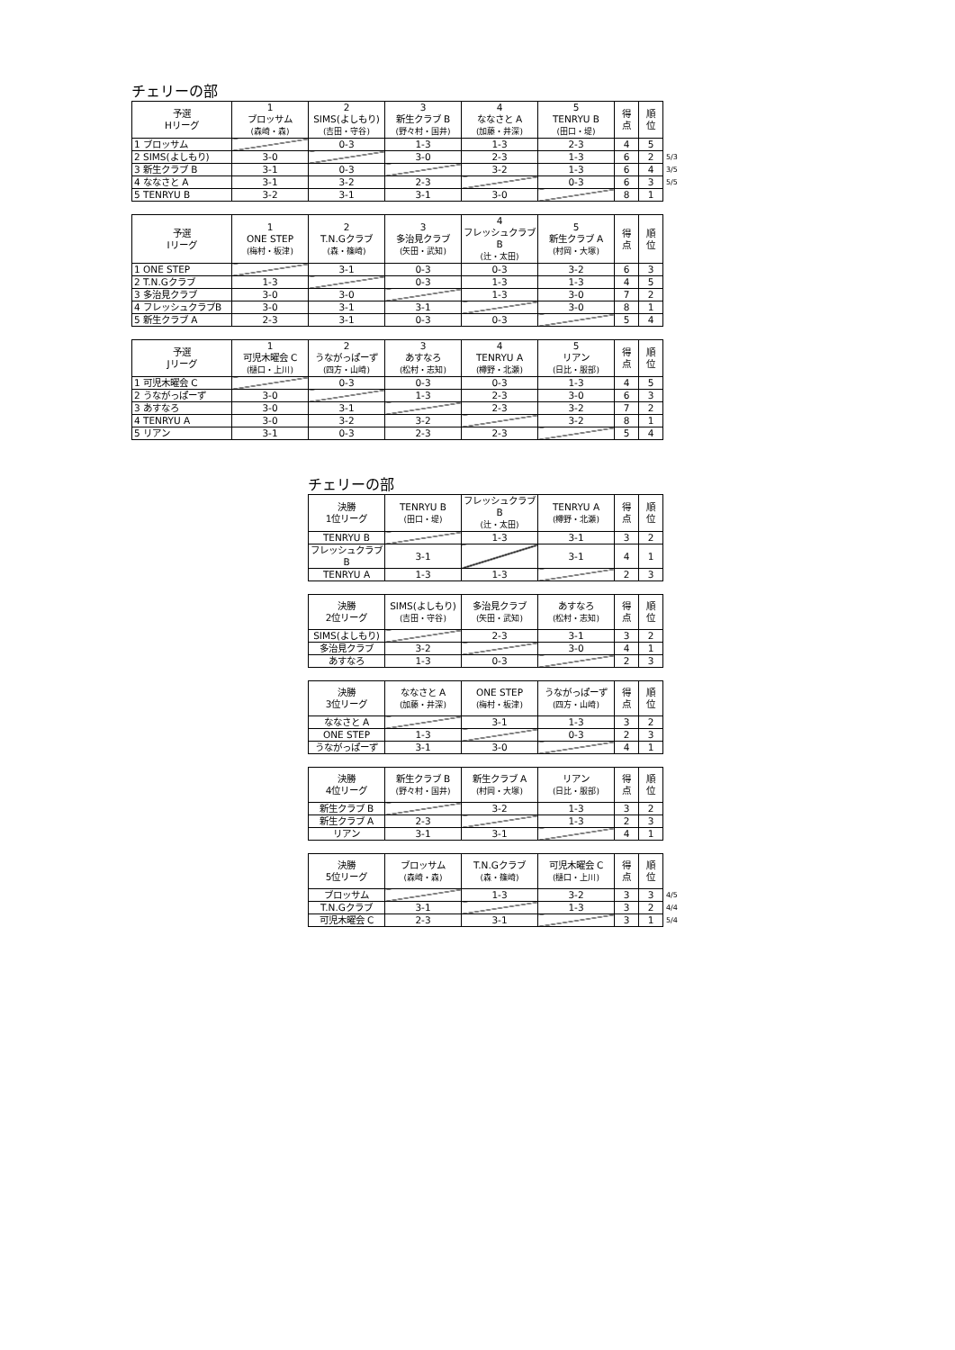チェリーの部
| 予選 Hリーグ | 1 ブロッサム (森崎・森) | 2 SIMS(よしもり) (吉田・守谷) | 3 新生クラブ B (野々村・国井) | 4 ななさと A (加藤・井深) | 5 TENRYU B (田口・堤) | 得 点 | 順 位 | |
| 1 ブロッサム | | 0-3 | 1-3 | 1-3 | 2-3 | 4 | 5 | |
| 2 SIMS(よしもり) | 3-0 | | 3-0 | 2-3 | 1-3 | 6 | 2 | 5/3 |
| 3 新生クラブ B | 3-1 | 0-3 | | 3-2 | 1-3 | 6 | 4 | 3/5 |
| 4 ななさと A | 3-1 | 3-2 | 2-3 | | 0-3 | 6 | 3 | 5/5 |
| 5 TENRYU B | 3-2 | 3-1 | 3-1 | 3-0 | | 8 | 1 | |
| 予選 Iリーグ | 1 ONE STEP (梅村・板津) | 2 T.N.Gクラブ (森・篠崎) | 3 多治見クラブ (矢田・武知) | 4 フレッシュクラブB (辻・太田) | 5 新生クラブ A (村岡・大塚) | 得 点 | 順 位 |
| --- | --- | --- | --- | --- | --- | --- | --- |
| 1 ONE STEP | | 3-1 | 0-3 | 0-3 | 3-2 | 6 | 3 |
| 2 T.N.Gクラブ | 1-3 | | 0-3 | 1-3 | 1-3 | 4 | 5 |
| 3 多治見クラブ | 3-0 | 3-0 | | 1-3 | 3-0 | 7 | 2 |
| 4 フレッシュクラブB | 3-0 | 3-1 | 3-1 | | 3-0 | 8 | 1 |
| 5 新生クラブ A | 2-3 | 3-1 | 0-3 | 0-3 | | 5 | 4 |
| 予選 Jリーグ | 1 可児木曜会 C (樋口・上川) | 2 うながっぱーず (四方・山崎) | 3 あすなろ (松村・志知) | 4 TENRYU A (樽野・北瀬) | 5 リアン (日比・服部) | 得 点 | 順 位 |
| --- | --- | --- | --- | --- | --- | --- | --- |
| 1 可児木曜会 C | | 0-3 | 0-3 | 0-3 | 1-3 | 4 | 5 |
| 2 うながっぱーず | 3-0 | | 1-3 | 2-3 | 3-0 | 6 | 3 |
| 3 あすなろ | 3-0 | 3-1 | | 2-3 | 3-2 | 7 | 2 |
| 4 TENRYU A | 3-0 | 3-2 | 3-2 | | 3-2 | 8 | 1 |
| 5 リアン | 3-1 | 0-3 | 2-3 | 2-3 | | 5 | 4 |
チェリーの部
| 決勝 1位リーグ | TENRYU B (田口・堤) | フレッシュクラブB (辻・太田) | TENRYU A (樽野・北瀬) | 得 点 | 順 位 | |
| TENRYU B | | 1-3 | 3-1 | 3 | 2 | |
| フレッシュクラブB | 3-1 | | 3-1 | 4 | 1 | |
| TENRYU A | 1-3 | 1-3 | | 2 | 3 | |
| 決勝 2位リーグ | SIMS(よしもり) (吉田・守谷) | 多治見クラブ (矢田・武知) | あすなろ (松村・志知) | 得 点 | 順 位 |
| --- | --- | --- | --- | --- | --- |
| SIMS(よしもり) | | 2-3 | 3-1 | 3 | 2 |
| 多治見クラブ | 3-2 | | 3-0 | 4 | 1 |
| あすなろ | 1-3 | 0-3 | | 2 | 3 |
| 決勝 3位リーグ | ななさと A (加藤・井深) | ONE STEP (梅村・板津) | うながっぱーず (四方・山崎) | 得 点 | 順 位 |
| --- | --- | --- | --- | --- | --- |
| ななさと A | | 3-1 | 1-3 | 3 | 2 |
| ONE STEP | 1-3 | | 0-3 | 2 | 3 |
| うながっぱーず | 3-1 | 3-0 | | 4 | 1 |
| 決勝 4位リーグ | 新生クラブ B (野々村・国井) | 新生クラブ A (村岡・大塚) | リアン (日比・服部) | 得 点 | 順 位 |
| --- | --- | --- | --- | --- | --- |
| 新生クラブ B | | 3-2 | 1-3 | 3 | 2 |
| 新生クラブ A | 2-3 | | 1-3 | 2 | 3 |
| リアン | 3-1 | 3-1 | | 4 | 1 |
| 決勝 5位リーグ | ブロッサム (森崎・森) | T.N.Gクラブ (森・篠崎) | 可児木曜会 C (樋口・上川) | 得 点 | 順 位 | |
| ブロッサム | | 1-3 | 3-2 | 3 | 3 | 4/5 |
| T.N.Gクラブ | 3-1 | | 1-3 | 3 | 2 | 4/4 |
| 可児木曜会 C | 2-3 | 3-1 | | 3 | 1 | 5/4 |